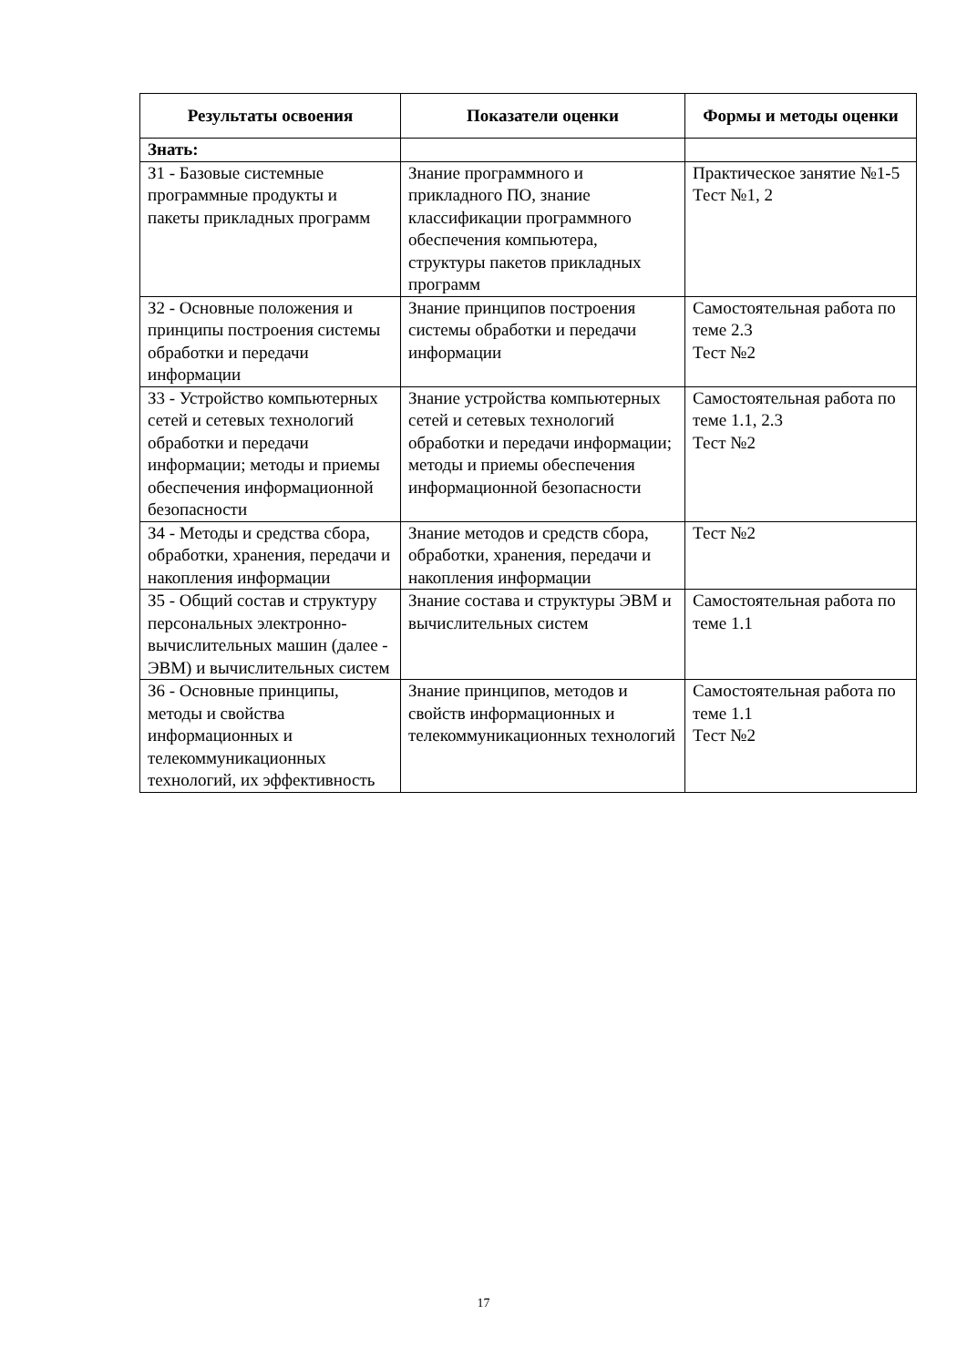| Результаты освоения | Показатели оценки | Формы и методы оценки |
| --- | --- | --- |
| Знать: | | |
| З1 - Базовые системные программные продукты и пакеты прикладных программ | Знание программного и прикладного ПО, знание классификации программного обеспечения компьютера, структуры пакетов прикладных программ | Практическое занятие №1-5 Тест №1, 2 |
| З2 - Основные положения и принципы построения системы обработки и передачи информации | Знание принципов построения системы обработки и передачи информации | Самостоятельная работа по теме 2.3 Тест №2 |
| З3 - Устройство компьютерных сетей и сетевых технологий обработки и передачи информации; методы и приемы обеспечения информационной безопасности | Знание устройства компьютерных сетей и сетевых технологий обработки и передачи информации; методы и приемы обеспечения информационной безопасности | Самостоятельная работа по теме 1.1, 2.3 Тест №2 |
| З4 - Методы и средства сбора, обработки, хранения, передачи и накопления информации | Знание методов и средств сбора, обработки, хранения, передачи и накопления информации | Тест №2 |
| З5 - Общий состав и структуру персональных электронно-вычислительных машин (далее - ЭВМ) и вычислительных систем | Знание состава и структуры ЭВМ и вычислительных систем | Самостоятельная работа по теме 1.1 |
| З6 - Основные принципы, методы и свойства информационных и телекоммуникационных технологий, их эффективность | Знание принципов, методов и свойств информационных и телекоммуникационных технологий | Самостоятельная работа по теме 1.1 Тест №2 |
17